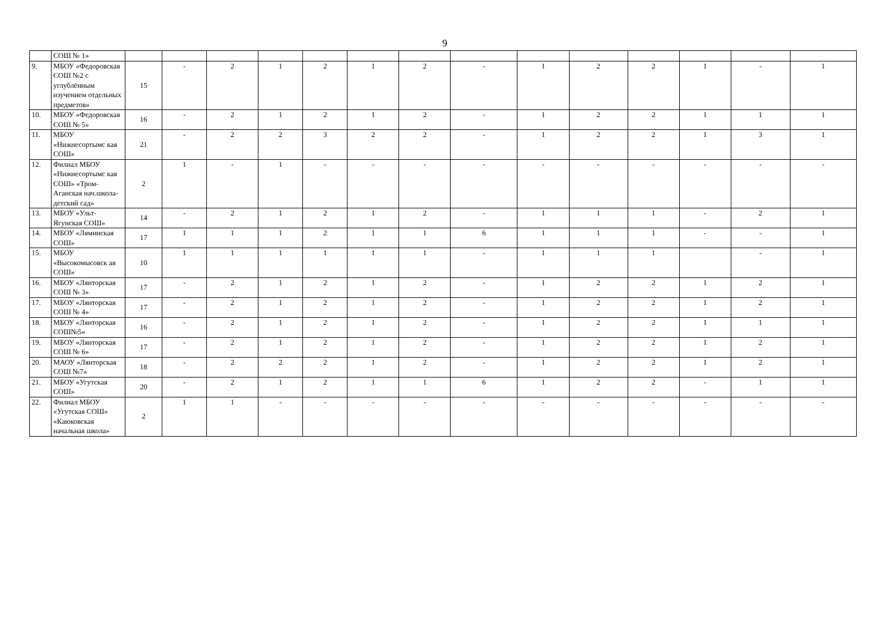9
| | СОШ № 1» | | | | | | | | | | | | | | |
| 9. | МБОУ «Федоровская СОШ №2 с углублённым изучением отдельных предметов» | 15 | - | 2 | 1 | 2 | 1 | 2 | - | 1 | 2 | 2 | 1 | - | 1 |
| 10. | МБОУ «Федоровская СОШ № 5» | 16 | - | 2 | 1 | 2 | 1 | 2 | - | 1 | 2 | 2 | 1 | 1 | 1 |
| 11. | МБОУ «Нижнесортымс кая СОШ» | 21 | - | 2 | 2 | 3 | 2 | 2 | - | 1 | 2 | 2 | 1 | 3 | 1 |
| 12. | Филиал МБОУ «Нижнесортымс кая СОШ» «Тром-Аганская нач.школа-детский сад» | 2 | 1 | - | 1 | - | - | - | - | - | - | - | - | - | - |
| 13. | МБОУ «Ульт-Ягунская СОШ» | 14 | - | 2 | 1 | 2 | 1 | 2 | - | 1 | 1 | 1 | - | 2 | 1 |
| 14. | МБОУ «Ляминская СОШ» | 17 | 1 | 1 | 1 | 2 | 1 | 1 | 6 | 1 | 1 | 1 | - | - | 1 |
| 15. | МБОУ «Высокомысовск ая СОШ» | 10 | 1 | 1 | 1 | 1 | 1 | 1 | - | 1 | 1 | 1 | | - | 1 |
| 16. | МБОУ «Лянторская СОШ № 3» | 17 | - | 2 | 1 | 2 | 1 | 2 | - | 1 | 2 | 2 | 1 | 2 | 1 |
| 17. | МБОУ «Лянторская СОШ № 4» | 17 | - | 2 | 1 | 2 | 1 | 2 | - | 1 | 2 | 2 | 1 | 2 | 1 |
| 18. | МБОУ «Лянторская СОШ№5» | 16 | - | 2 | 1 | 2 | 1 | 2 | - | 1 | 2 | 2 | 1 | 1 | 1 |
| 19. | МБОУ «Лянторская СОШ № 6» | 17 | - | 2 | 1 | 2 | 1 | 2 | - | 1 | 2 | 2 | 1 | 2 | 1 |
| 20. | МАОУ «Лянторская СОШ №7» | 18 | - | 2 | 2 | 2 | 1 | 2 | - | 1 | 2 | 2 | 1 | 2 | 1 |
| 21. | МБОУ «Угутская СОШ» | 20 | - | 2 | 1 | 2 | 1 | 1 | 6 | 1 | 2 | 2 | - | 1 | 1 |
| 22. | Филиал МБОУ «Угутская СОШ» «Каюковская начальная школа» | 2 | 1 | 1 | - | - | - | - | - | - | - | - | - | - | - |